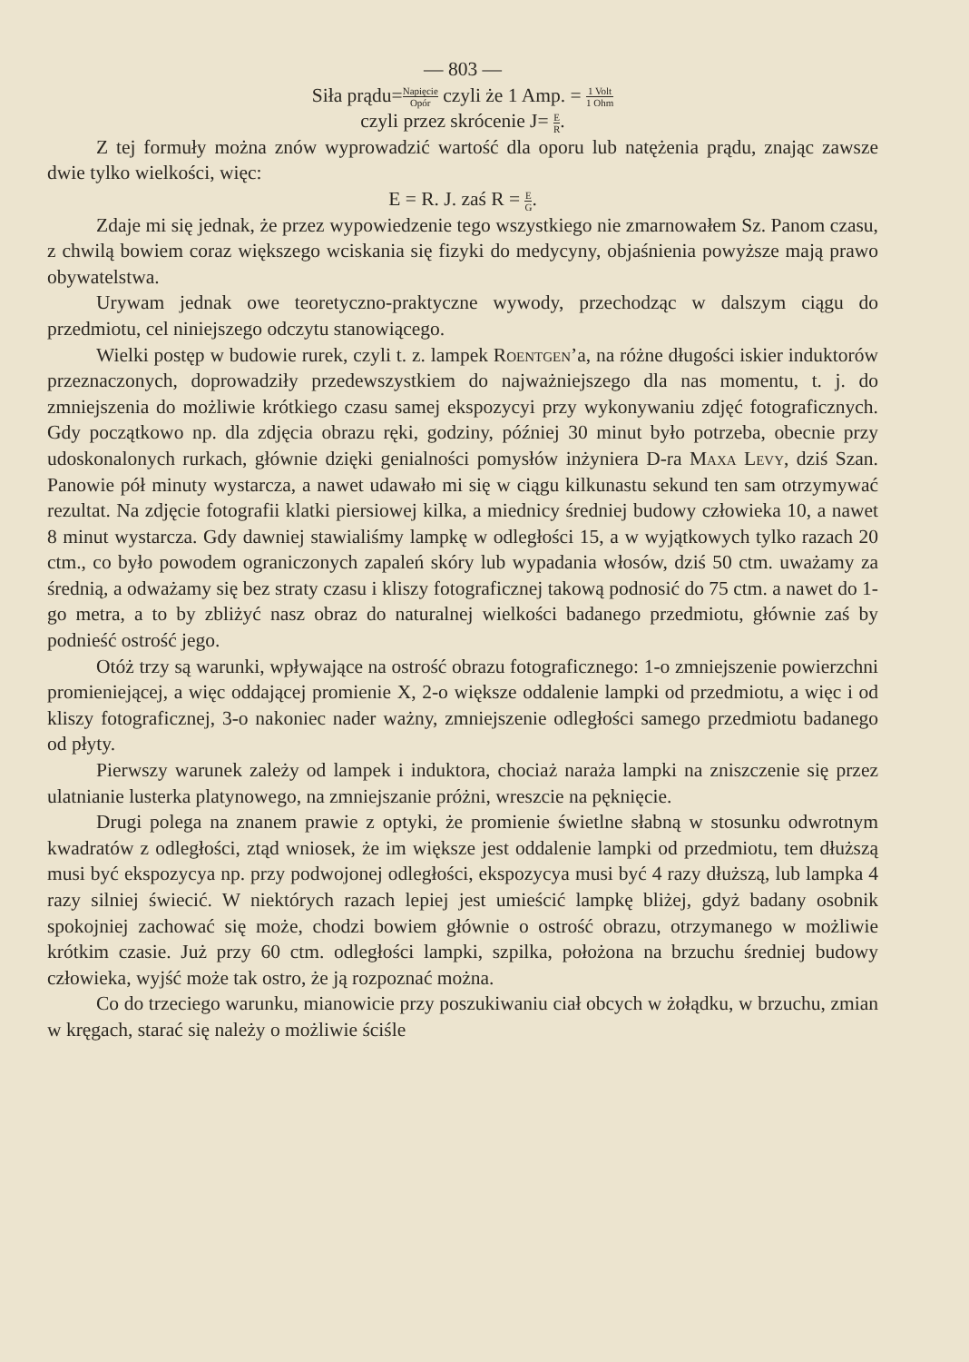— 803 —
Siła prądu=Napięcie Opór czyli że 1 Amp. = 1 Volt 1 Ohm
czyli przez skrócenie J= E R.
Z tej formuły można znów wyprowadzić wartość dla oporu lub natężenia prądu, znając zawsze dwie tylko wielkości, więc:
E = R. J. zaś R = E G.
Zdaje mi się jednak, że przez wypowiedzenie tego wszystkiego nie zmarnowałem Sz. Panom czasu, z chwilą bowiem coraz większego wciskania się fizyki do medycyny, objaśnienia powyższe mają prawo obywatelstwa.
Urywam jednak owe teoretyczno-praktyczne wywody, przechodząc w dalszym ciągu do przedmiotu, cel niniejszego odczytu stanowiącego.
Wielki postęp w budowie rurek, czyli t. z. lampek Roentgen’a, na różne długości iskier induktorów przeznaczonych, doprowadziły przedewszystkiem do najważniejszego dla nas momentu, t. j. do zmniejszenia do możliwie krótkiego czasu samej ekspozycyi przy wykonywaniu zdjęć fotograficznych. Gdy początkowo np. dla zdjęcia obrazu ręki, godziny, później 30 minut było potrzeba, obecnie przy udoskonalonych rurkach, głównie dzięki genialności pomysłów inżyniera D-ra Maxa Levy, dziś Szan. Panowie pół minuty wystarcza, a nawet udawało mi się w ciągu kilkunastu sekund ten sam otrzymywać rezultat. Na zdjęcie fotografii klatki piersiowej kilka, a miednicy średniej budowy człowieka 10, a nawet 8 minut wystarcza. Gdy dawniej stawialiśmy lampkę w odległości 15, a w wyjątkowych tylko razach 20 ctm., co było powodem ograniczonych zapaleń skóry lub wypadania włosów, dziś 50 ctm. uważamy za średnią, a odważamy się bez straty czasu i kliszy fotograficznej takową podnosić do 75 ctm. a nawet do 1-go metra, a to by zbliżyć nasz obraz do naturalnej wielkości badanego przedmiotu, głównie zaś by podnieść ostrość jego.
Otóż trzy są warunki, wpływające na ostrość obrazu fotograficznego: 1-o zmniejszenie powierzchni promieniejącej, a więc oddającej promienie X, 2-o większe oddalenie lampki od przedmiotu, a więc i od kliszy fotograficznej, 3-o nakoniec nader ważny, zmniejszenie odległości samego przedmiotu badanego od płyty.
Pierwszy warunek zależy od lampek i induktora, chociaż naraża lampki na zniszczenie się przez ulatnianie lusterka platynowego, na zmniejszanie próżni, wreszcie na pęknięcie.
Drugi polega na znanem prawie z optyki, że promienie świetlne słabną w stosunku odwrotnym kwadratów z odległości, ztąd wniosek, że im większe jest oddalenie lampki od przedmiotu, tem dłuższą musi być ekspozycya np. przy podwojonej odległości, ekspozycya musi być 4 razy dłuższą, lub lampka 4 razy silniej świecić. W niektórych razach lepiej jest umieścić lampkę bliżej, gdyż badany osobnik spokojniej zachować się może, chodzi bowiem głównie o ostrość obrazu, otrzymanego w możliwie krótkim czasie. Już przy 60 ctm. odległości lampki, szpilka, położona na brzuchu średniej budowy człowieka, wyjść może tak ostro, że ją rozpoznać można.
Co do trzeciego warunku, mianowicie przy poszukiwaniu ciał obcych w żołądku, w brzuchu, zmian w kręgach, starać się należy o możliwie ściśle